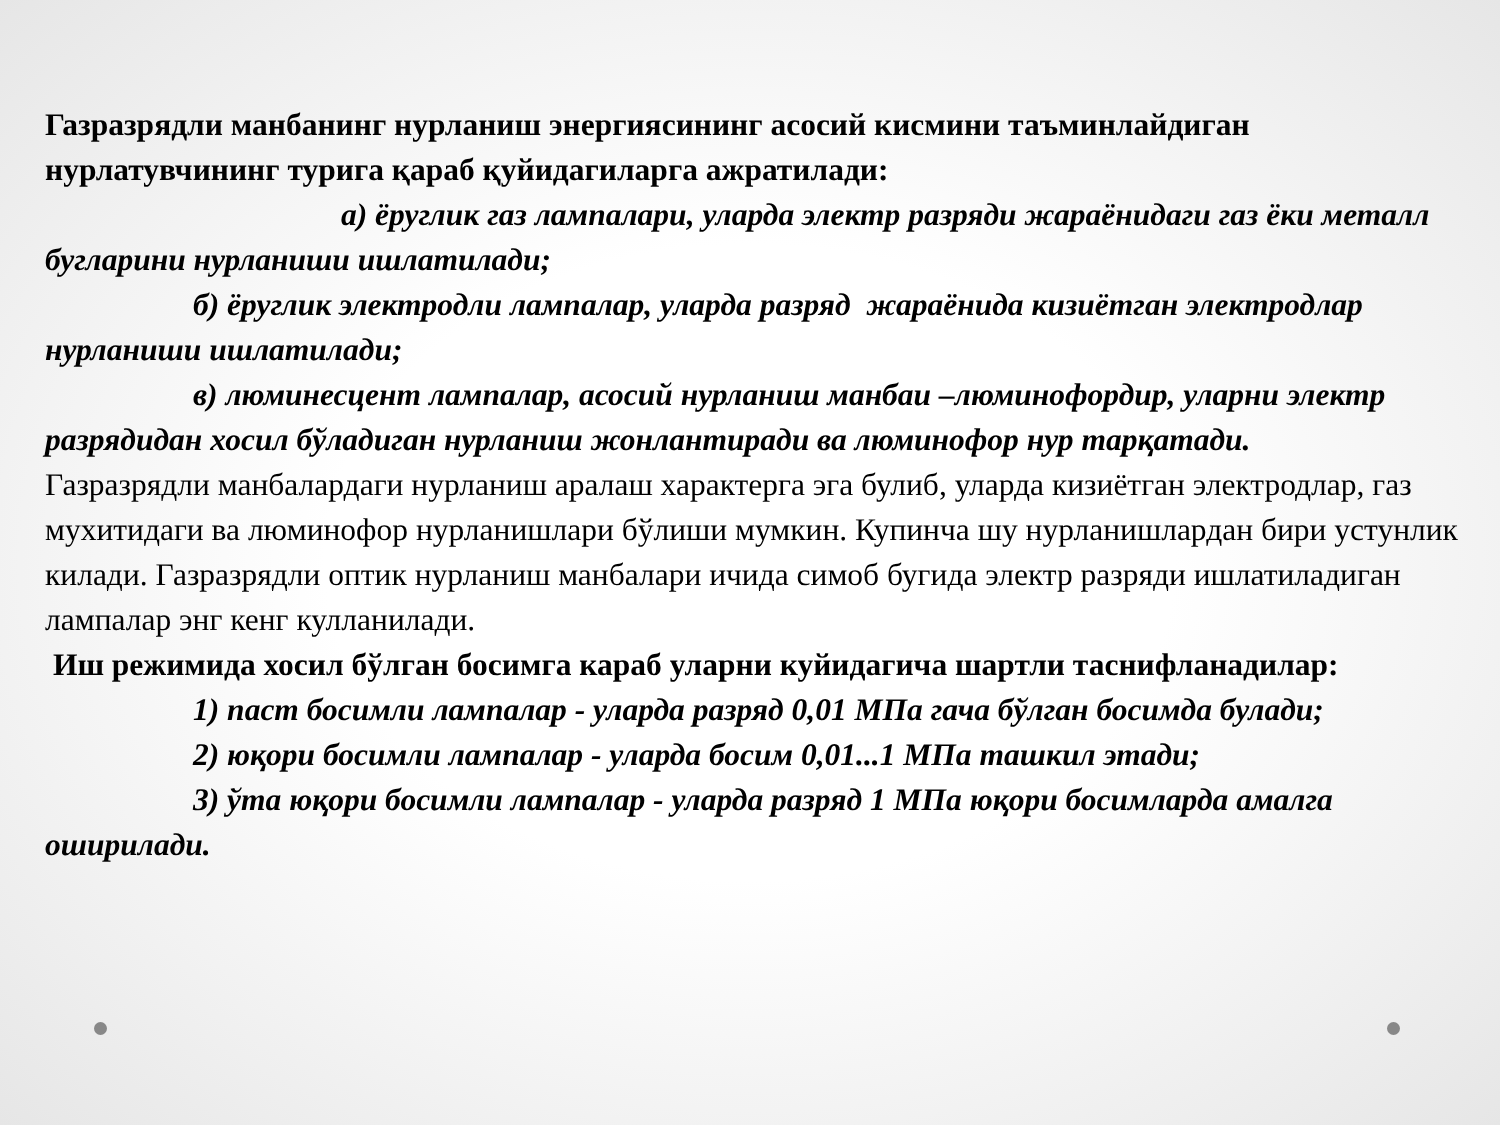Газразрядли манбанинг нурланиш энергиясининг асосий кисмини таъминлайдиган нурлатувчининг турига қараб қуйидагиларга ажратилади:
а) ёруглик газ лампалари, уларда электр разряди жараёнидаги газ ёки металл бугларини нурланиши ишлатилади;
б) ёруглик электродли лампалар, уларда разряд жараёнида кизиётган электродлар нурланиши ишлатилади;
в) люминесцент лампалар, асосий нурланиш манбаи –люминофордир, уларни электр разрядидан хосил бўладиган нурланиш жонлантиради ва люминофор нур тарқатади.
Газразрядли манбалардаги нурланиш аралаш характерга эга булиб, уларда кизиётган электродлар, газ мухитидаги ва люминофор нурланишлари бўлиши мумкин. Купинча шу нурланишлардан бири устунлик килади. Газразрядли оптик нурланиш манбалари ичида симоб бугида электр разряди ишлатиладиган лампалар энг кенг кулланилади.
Иш режимида хосил бўлган босимга караб уларни куйидагича шартли таснифланадилар:
1) паст босимли лампалар - уларда разряд 0,01 МПа гача бўлган босимда булади;
2) юқори босимли лампалар - уларда босим 0,01...1 МПа ташкил этади;
3) ўта юқори босимли лампалар - уларда разряд 1 МПа юқори босимларда амалга оширилади.